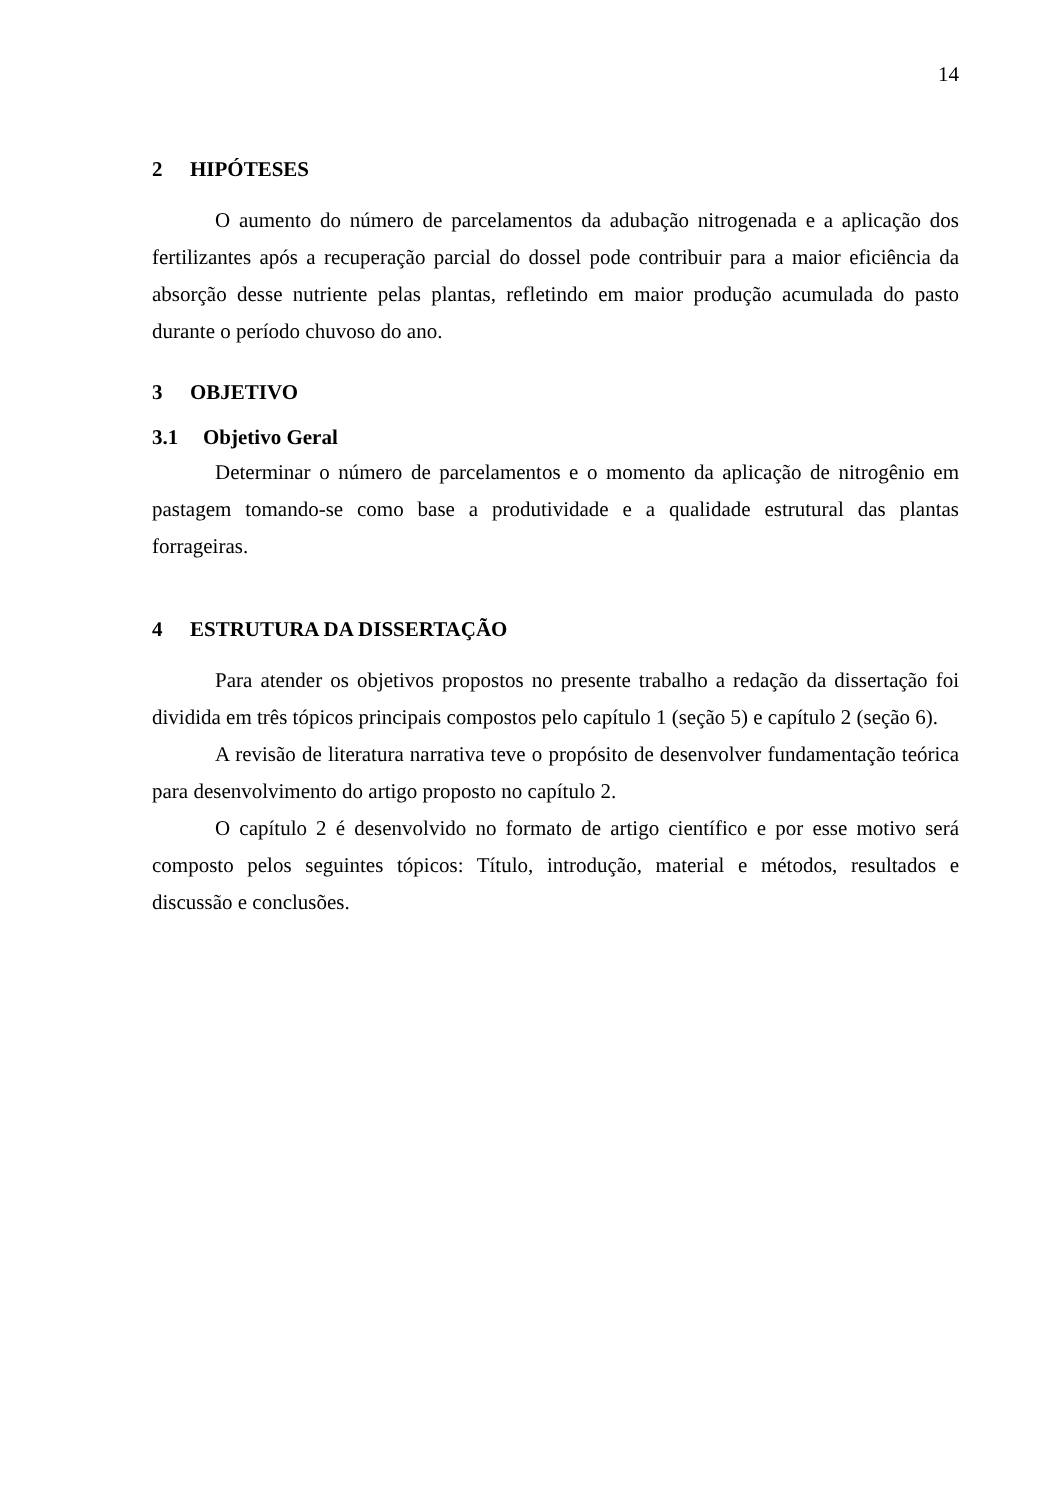14
2 HIPÓTESES
O aumento do número de parcelamentos da adubação nitrogenada e a aplicação dos fertilizantes após a recuperação parcial do dossel pode contribuir para a maior eficiência da absorção desse nutriente pelas plantas, refletindo em maior produção acumulada do pasto durante o período chuvoso do ano.
3 OBJETIVO
3.1 Objetivo Geral
Determinar o número de parcelamentos e o momento da aplicação de nitrogênio em pastagem tomando-se como base a produtividade e a qualidade estrutural das plantas forrageiras.
4 ESTRUTURA DA DISSERTAÇÃO
Para atender os objetivos propostos no presente trabalho a redação da dissertação foi dividida em três tópicos principais compostos pelo capítulo 1 (seção 5) e capítulo 2 (seção 6).
A revisão de literatura narrativa teve o propósito de desenvolver fundamentação teórica para desenvolvimento do artigo proposto no capítulo 2.
O capítulo 2 é desenvolvido no formato de artigo científico e por esse motivo será composto pelos seguintes tópicos: Título, introdução, material e métodos, resultados e discussão e conclusões.